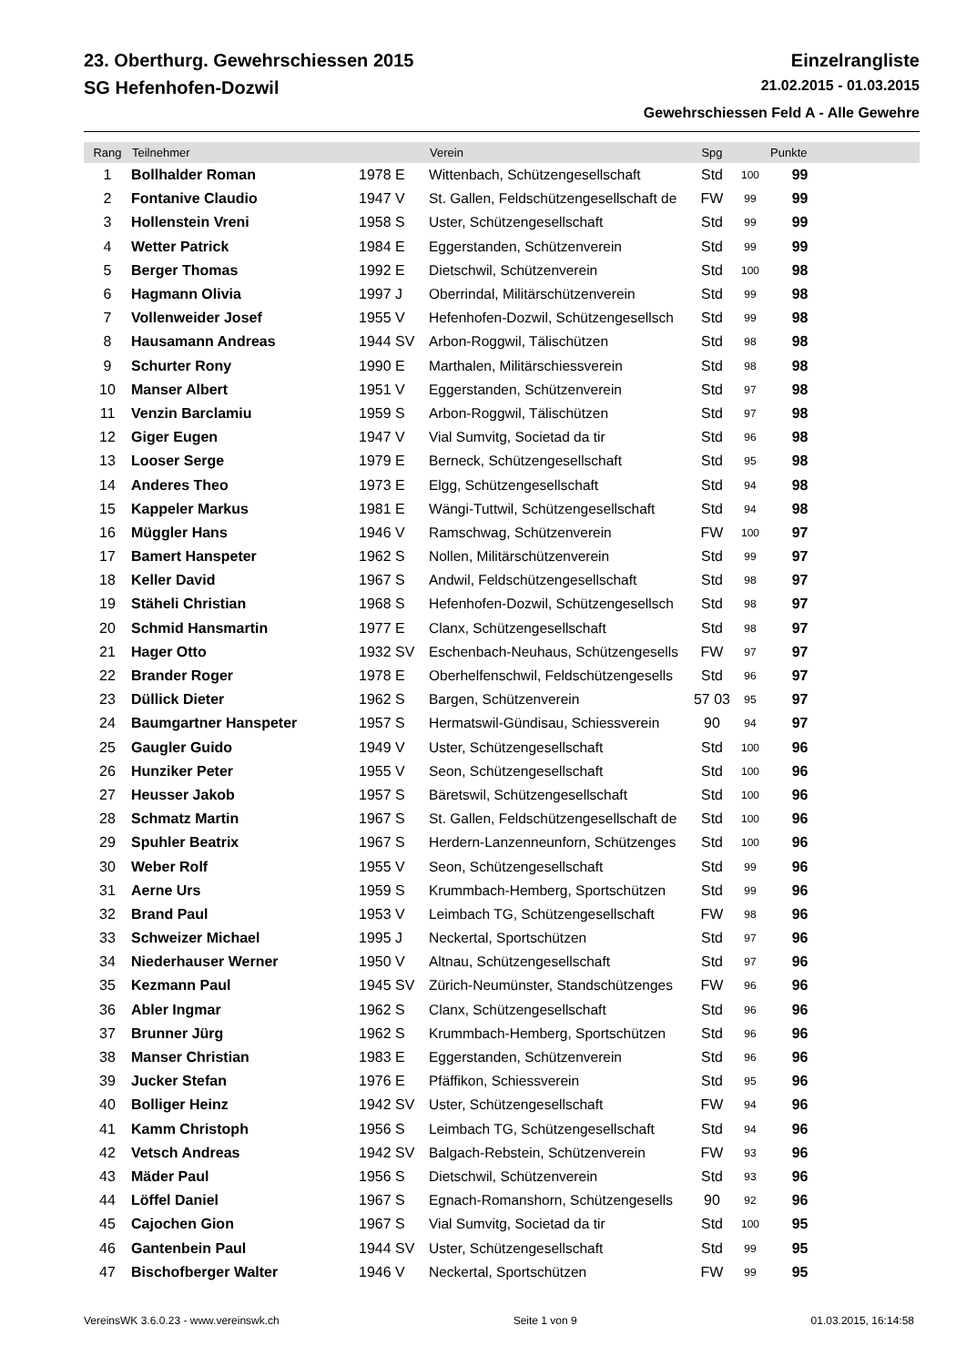23. Oberthurg. Gewehrschiessen 2015 Einzelrangliste
SG Hefenhofen-Dozwil 21.02.2015 - 01.03.2015
Gewehrschiessen Feld A - Alle Gewehre
| Rang | Teilnehmer | | Verein | Spg | | Punkte | |
| --- | --- | --- | --- | --- | --- | --- | --- |
| 1 | Bollhalder Roman | 1978 E | Wittenbach, Schützengesellschaft | Std | 100 | 99 | |
| 2 | Fontanive Claudio | 1947 V | St. Gallen, Feldschützengesellschaft de | FW | 99 | 99 | |
| 3 | Hollenstein Vreni | 1958 S | Uster, Schützengesellschaft | Std | 99 | 99 | |
| 4 | Wetter Patrick | 1984 E | Eggerstanden, Schützenverein | Std | 99 | 99 | |
| 5 | Berger Thomas | 1992 E | Dietschwil, Schützenverein | Std | 100 | 98 | |
| 6 | Hagmann Olivia | 1997 J | Oberrindal, Militärschützenverein | Std | 99 | 98 | |
| 7 | Vollenweider Josef | 1955 V | Hefenhofen-Dozwil, Schützengesellsch | Std | 99 | 98 | |
| 8 | Hausamann Andreas | 1944 SV | Arbon-Roggwil, Tälischützen | Std | 98 | 98 | |
| 9 | Schurter Rony | 1990 E | Marthalen, Militärschiessverein | Std | 98 | 98 | |
| 10 | Manser Albert | 1951 V | Eggerstanden, Schützenverein | Std | 97 | 98 | |
| 11 | Venzin Barclamiu | 1959 S | Arbon-Roggwil, Tälischützen | Std | 97 | 98 | |
| 12 | Giger Eugen | 1947 V | Vial Sumvitg, Societad da tir | Std | 96 | 98 | |
| 13 | Looser Serge | 1979 E | Berneck, Schützengesellschaft | Std | 95 | 98 | |
| 14 | Anderes Theo | 1973 E | Elgg, Schützengesellschaft | Std | 94 | 98 | |
| 15 | Kappeler Markus | 1981 E | Wängi-Tuttwil, Schützengesellschaft | Std | 94 | 98 | |
| 16 | Müggler Hans | 1946 V | Ramschwag, Schützenverein | FW | 100 | 97 | |
| 17 | Bamert Hanspeter | 1962 S | Nollen, Militärschützenverein | Std | 99 | 97 | |
| 18 | Keller David | 1967 S | Andwil, Feldschützengesellschaft | Std | 98 | 97 | |
| 19 | Stäheli Christian | 1968 S | Hefenhofen-Dozwil, Schützengesellsch | Std | 98 | 97 | |
| 20 | Schmid Hansmartin | 1977 E | Clanx, Schützengesellschaft | Std | 98 | 97 | |
| 21 | Hager Otto | 1932 SV | Eschenbach-Neuhaus, Schützengesells | FW | 97 | 97 | |
| 22 | Brander Roger | 1978 E | Oberhelfenschwil, Feldschützengesells | Std | 96 | 97 | |
| 23 | Düllick Dieter | 1962 S | Bargen, Schützenverein | 57 03 | 95 | 97 | |
| 24 | Baumgartner Hanspeter | 1957 S | Hermatswil-Gündisau, Schiessverein | 90 | 94 | 97 | |
| 25 | Gaugler Guido | 1949 V | Uster, Schützengesellschaft | Std | 100 | 96 | |
| 26 | Hunziker Peter | 1955 V | Seon, Schützengesellschaft | Std | 100 | 96 | |
| 27 | Heusser Jakob | 1957 S | Bäretswil, Schützengesellschaft | Std | 100 | 96 | |
| 28 | Schmatz Martin | 1967 S | St. Gallen, Feldschützengesellschaft de | Std | 100 | 96 | |
| 29 | Spuhler Beatrix | 1967 S | Herdern-Lanzenneunforn, Schützenges | Std | 100 | 96 | |
| 30 | Weber Rolf | 1955 V | Seon, Schützengesellschaft | Std | 99 | 96 | |
| 31 | Aerne Urs | 1959 S | Krummbach-Hemberg, Sportschützen | Std | 99 | 96 | |
| 32 | Brand Paul | 1953 V | Leimbach TG, Schützengesellschaft | FW | 98 | 96 | |
| 33 | Schweizer Michael | 1995 J | Neckertal, Sportschützen | Std | 97 | 96 | |
| 34 | Niederhauser Werner | 1950 V | Altnau, Schützengesellschaft | Std | 97 | 96 | |
| 35 | Kezmann Paul | 1945 SV | Zürich-Neumünster, Standschützenges | FW | 96 | 96 | |
| 36 | Abler Ingmar | 1962 S | Clanx, Schützengesellschaft | Std | 96 | 96 | |
| 37 | Brunner Jürg | 1962 S | Krummbach-Hemberg, Sportschützen | Std | 96 | 96 | |
| 38 | Manser Christian | 1983 E | Eggerstanden, Schützenverein | Std | 96 | 96 | |
| 39 | Jucker Stefan | 1976 E | Pfäffikon, Schiessverein | Std | 95 | 96 | |
| 40 | Bolliger Heinz | 1942 SV | Uster, Schützengesellschaft | FW | 94 | 96 | |
| 41 | Kamm Christoph | 1956 S | Leimbach TG, Schützengesellschaft | Std | 94 | 96 | |
| 42 | Vetsch Andreas | 1942 SV | Balgach-Rebstein, Schützenverein | FW | 93 | 96 | |
| 43 | Mäder Paul | 1956 S | Dietschwil, Schützenverein | Std | 93 | 96 | |
| 44 | Löffel Daniel | 1967 S | Egnach-Romanshorn, Schützengesells | 90 | 92 | 96 | |
| 45 | Cajochen Gion | 1967 S | Vial Sumvitg, Societad da tir | Std | 100 | 95 | |
| 46 | Gantenbein Paul | 1944 SV | Uster, Schützengesellschaft | Std | 99 | 95 | |
| 47 | Bischofberger Walter | 1946 V | Neckertal, Sportschützen | FW | 99 | 95 | |
VereinsWK 3.6.0.23 - www.vereinswk.ch Seite 1 von 9 01.03.2015, 16:14:58